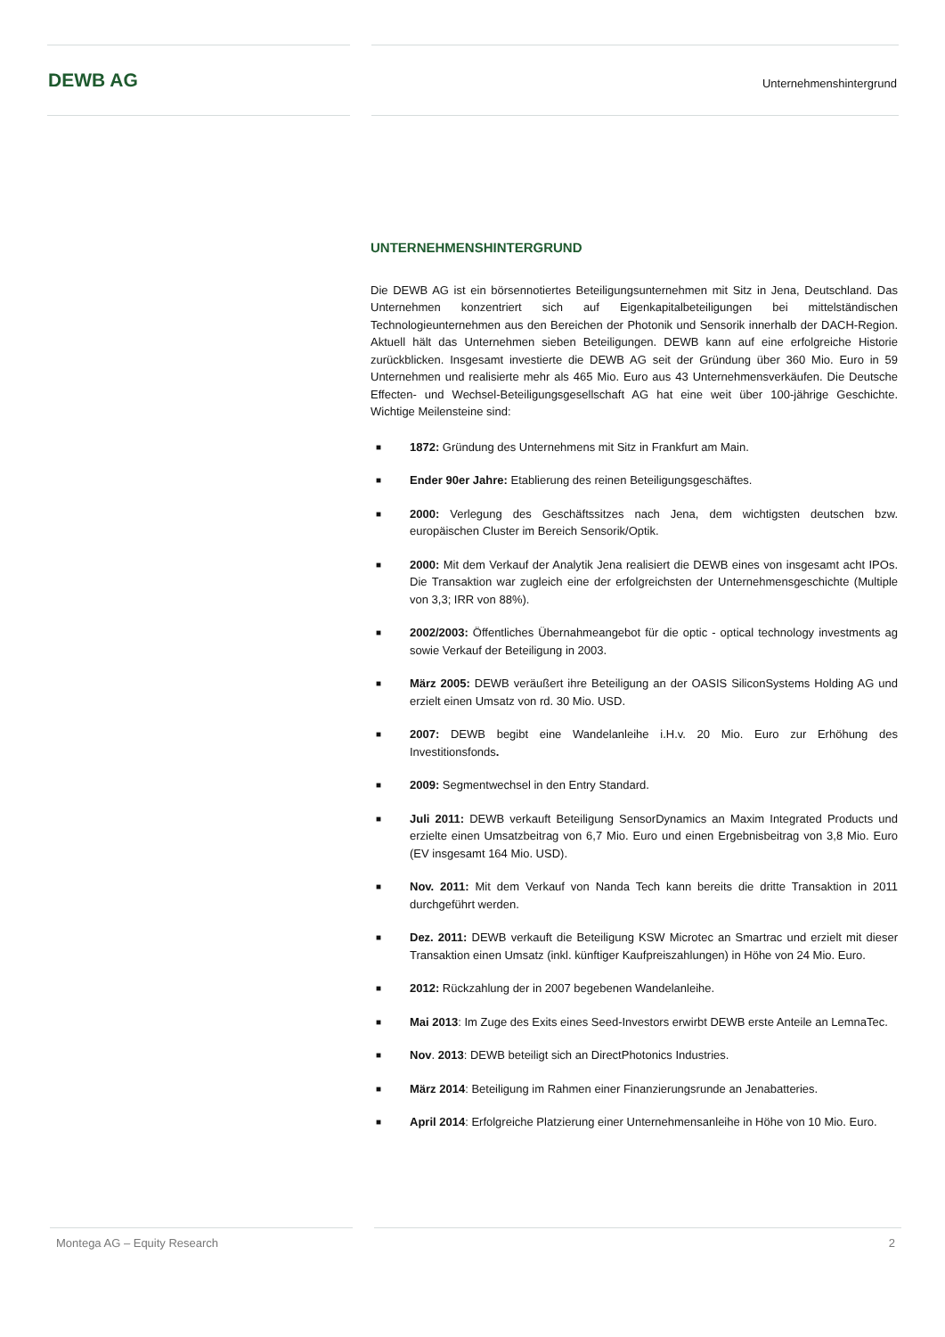DEWB AG
Unternehmenshintergrund
UNTERNEHMENSHINTERGRUND
Die DEWB AG ist ein börsennotiertes Beteiligungsunternehmen mit Sitz in Jena, Deutschland. Das Unternehmen konzentriert sich auf Eigenkapitalbeteiligungen bei mittelständischen Technologieunternehmen aus den Bereichen der Photonik und Sensorik innerhalb der DACH-Region. Aktuell hält das Unternehmen sieben Beteiligungen. DEWB kann auf eine erfolgreiche Historie zurückblicken. Insgesamt investierte die DEWB AG seit der Gründung über 360 Mio. Euro in 59 Unternehmen und realisierte mehr als 465 Mio. Euro aus 43 Unternehmensverkäufen. Die Deutsche Effecten- und Wechsel-Beteiligungsgesellschaft AG hat eine weit über 100-jährige Geschichte. Wichtige Meilensteine sind:
■
1872: Gründung des Unternehmens mit Sitz in Frankfurt am Main.
■
Ender 90er Jahre: Etablierung des reinen Beteiligungsgeschäftes.
■
2000: Verlegung des Geschäftssitzes nach Jena, dem wichtigsten deutschen bzw. europäischen Cluster im Bereich Sensorik/Optik.
■
2000: Mit dem Verkauf der Analytik Jena realisiert die DEWB eines von insgesamt acht IPOs. Die Transaktion war zugleich eine der erfolgreichsten der Unternehmensgeschichte (Multiple von 3,3; IRR von 88%).
■
2002/2003: Öffentliches Übernahmeangebot für die optic - optical technology investments ag sowie Verkauf der Beteiligung in 2003.
■
März 2005: DEWB veräußert ihre Beteiligung an der OASIS SiliconSystems Holding AG und erzielt einen Umsatz von rd. 30 Mio. USD.
■
2007: DEWB begibt eine Wandelanleihe i.H.v. 20 Mio. Euro zur Erhöhung des Investitionsfonds.
■
2009: Segmentwechsel in den Entry Standard.
■
Juli 2011: DEWB verkauft Beteiligung SensorDynamics an Maxim Integrated Products und erzielte einen Umsatzbeitrag von 6,7 Mio. Euro und einen Ergebnisbeitrag von 3,8 Mio. Euro (EV insgesamt 164 Mio. USD).
■
Nov. 2011: Mit dem Verkauf von Nanda Tech kann bereits die dritte Transaktion in 2011 durchgeführt werden.
■
Dez. 2011: DEWB verkauft die Beteiligung KSW Microtec an Smartrac und erzielt mit dieser Transaktion einen Umsatz (inkl. künftiger Kaufpreiszahlungen) in Höhe von 24 Mio. Euro.
■
2012: Rückzahlung der in 2007 begebenen Wandelanleihe.
■
Mai 2013: Im Zuge des Exits eines Seed-Investors erwirbt DEWB erste Anteile an LemnaTec.
■
Nov. 2013: DEWB beteiligt sich an DirectPhotonics Industries.
■
März 2014: Beteiligung im Rahmen einer Finanzierungsrunde an Jenabatteries.
■
April 2014: Erfolgreiche Platzierung einer Unternehmensanleihe in Höhe von 10 Mio. Euro.
Montega AG – Equity Research 2